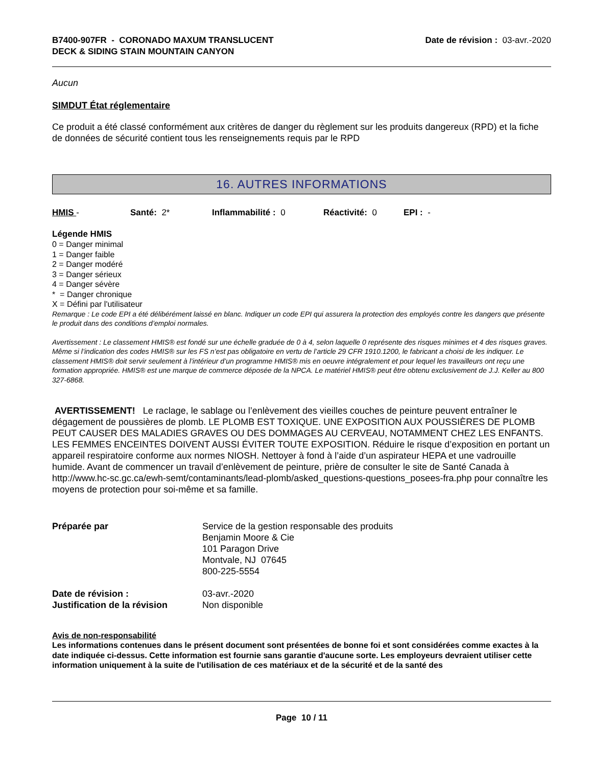B7400-907FR - CORONADO MAXUM TRANSLUCENT
DECK & SIDING STAIN MOUNTAIN CANYON
Date de révision : 03-avr.-2020
Aucun
SIMDUT État réglementaire
Ce produit a été classé conformément aux critères de danger du règlement sur les produits dangereux (RPD) et la fiche de données de sécurité contient tous les renseignements requis par le RPD
16. AUTRES INFORMATIONS
HMIS - Santé: 2* Inflammabilité : 0 Réactivité: 0 EPI : -
Légende HMIS
0 = Danger minimal
1 = Danger faible
2 = Danger modéré
3 = Danger sérieux
4 = Danger sévère
* = Danger chronique
X = Défini par l'utilisateur
Remarque : Le code EPI a été délibérément laissé en blanc. Indiquer un code EPI qui assurera la protection des employés contre les dangers que présente le produit dans des conditions d’emploi normales.
Avertissement : Le classement HMIS® est fondé sur une échelle graduée de 0 à 4, selon laquelle 0 représente des risques minimes et 4 des risques graves. Même si l’indication des codes HMIS® sur les FS n’est pas obligatoire en vertu de l’article 29 CFR 1910.1200, le fabricant a choisi de les indiquer. Le classement HMIS® doit servir seulement à l’intérieur d’un programme HMIS® mis en oeuvre intégralement et pour lequel les travailleurs ont reçu une formation appropriée. HMIS® est une marque de commerce déposée de la NPCA. Le matériel HMIS® peut être obtenu exclusivement de J.J. Keller au 800 327-6868.
AVERTISSEMENT! Le raclage, le sablage ou l’enlèvement des vieilles couches de peinture peuvent entraîner le dégagement de poussières de plomb. LE PLOMB EST TOXIQUE. UNE EXPOSITION AUX POUSSIÈRES DE PLOMB PEUT CAUSER DES MALADIES GRAVES OU DES DOMMAGES AU CERVEAU, NOTAMMENT CHEZ LES ENFANTS. LES FEMMES ENCEINTES DOIVENT AUSSI ÉVITER TOUTE EXPOSITION. Réduire le risque d’exposition en portant un appareil respiratoire conforme aux normes NIOSH. Nettoyer à fond à l’aide d’un aspirateur HEPA et une vadrouille humide. Avant de commencer un travail d’enlèvement de peinture, prière de consulter le site de Santé Canada à http://www.hc-sc.gc.ca/ewh-semt/contaminants/lead-plomb/asked_questions-questions_posees-fra.php pour connaître les moyens de protection pour soi-même et sa famille.
Préparée par Service de la gestion responsable des produits
Benjamin Moore & Cie
101 Paragon Drive
Montvale, NJ 07645
800-225-5554
Date de révision : 03-avr.-2020
Justification de la révision
Non disponible
Avis de non-responsabilité
Les informations contenues dans le présent document sont présentées de bonne foi et sont considérées comme exactes à la date indiquée ci-dessus. Cette information est fournie sans garantie d'aucune sorte. Les employeurs devraient utiliser cette information uniquement à la suite de l'utilisation de ces matériaux et de la sécurité et de la santé des
Page 10 / 11